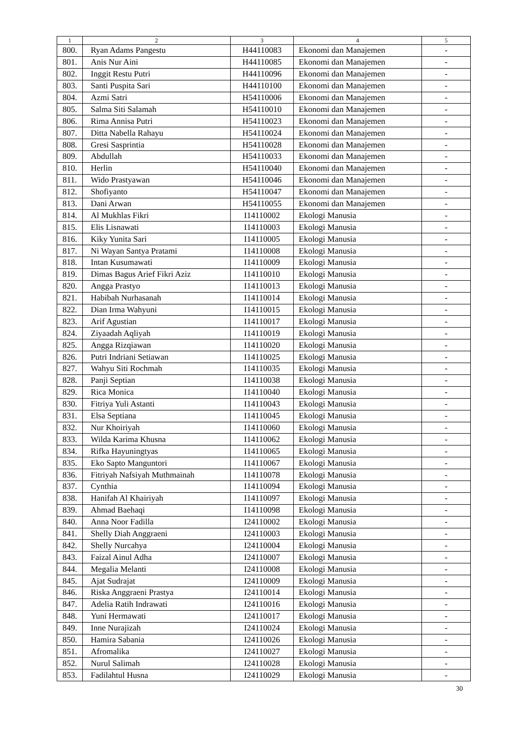| 1 | 2 | 3 | 4 | 5 |
| --- | --- | --- | --- | --- |
| 800. | Ryan Adams Pangestu | H44110083 | Ekonomi dan Manajemen | - |
| 801. | Anis Nur Aini | H44110085 | Ekonomi dan Manajemen | - |
| 802. | Inggit Restu Putri | H44110096 | Ekonomi dan Manajemen | - |
| 803. | Santi Puspita Sari | H44110100 | Ekonomi dan Manajemen | - |
| 804. | Azmi Satri | H54110006 | Ekonomi dan Manajemen | - |
| 805. | Salma Siti Salamah | H54110010 | Ekonomi dan Manajemen | - |
| 806. | Rima Annisa Putri | H54110023 | Ekonomi dan Manajemen | - |
| 807. | Ditta Nabella Rahayu | H54110024 | Ekonomi dan Manajemen | - |
| 808. | Gresi Sasprintia | H54110028 | Ekonomi dan Manajemen | - |
| 809. | Abdullah | H54110033 | Ekonomi dan Manajemen | - |
| 810. | Herlin | H54110040 | Ekonomi dan Manajemen | - |
| 811. | Wido Prastyawan | H54110046 | Ekonomi dan Manajemen | - |
| 812. | Shofiyanto | H54110047 | Ekonomi dan Manajemen | - |
| 813. | Dani Arwan | H54110055 | Ekonomi dan Manajemen | - |
| 814. | Al Mukhlas Fikri | I14110002 | Ekologi Manusia | - |
| 815. | Elis Lisnawati | I14110003 | Ekologi Manusia | - |
| 816. | Kiky Yunita Sari | I14110005 | Ekologi Manusia | - |
| 817. | Ni Wayan Santya Pratami | I14110008 | Ekologi Manusia | - |
| 818. | Intan Kusumawati | I14110009 | Ekologi Manusia | - |
| 819. | Dimas Bagus Arief Fikri Aziz | I14110010 | Ekologi Manusia | - |
| 820. | Angga Prastyo | I14110013 | Ekologi Manusia | - |
| 821. | Habibah Nurhasanah | I14110014 | Ekologi Manusia | - |
| 822. | Dian Irma Wahyuni | I14110015 | Ekologi Manusia | - |
| 823. | Arif Agustian | I14110017 | Ekologi Manusia | - |
| 824. | Ziyaadah Aqliyah | I14110019 | Ekologi Manusia | - |
| 825. | Angga Rizqiawan | I14110020 | Ekologi Manusia | - |
| 826. | Putri Indriani Setiawan | I14110025 | Ekologi Manusia | - |
| 827. | Wahyu Siti Rochmah | I14110035 | Ekologi Manusia | - |
| 828. | Panji Septian | I14110038 | Ekologi Manusia | - |
| 829. | Rica Monica | I14110040 | Ekologi Manusia | - |
| 830. | Fitriya Yuli Astanti | I14110043 | Ekologi Manusia | - |
| 831. | Elsa Septiana | I14110045 | Ekologi Manusia | - |
| 832. | Nur Khoiriyah | I14110060 | Ekologi Manusia | - |
| 833. | Wilda Karima Khusna | I14110062 | Ekologi Manusia | - |
| 834. | Rifka Hayuningtyas | I14110065 | Ekologi Manusia | - |
| 835. | Eko Sapto Manguntori | I14110067 | Ekologi Manusia | - |
| 836. | Fitriyah Nafsiyah Muthmainah | I14110078 | Ekologi Manusia | - |
| 837. | Cynthia | I14110094 | Ekologi Manusia | - |
| 838. | Hanifah Al Khairiyah | I14110097 | Ekologi Manusia | - |
| 839. | Ahmad Baehaqi | I14110098 | Ekologi Manusia | - |
| 840. | Anna Noor Fadilla | I24110002 | Ekologi Manusia | - |
| 841. | Shelly Diah Anggraeni | I24110003 | Ekologi Manusia | - |
| 842. | Shelly Nurcahya | I24110004 | Ekologi Manusia | - |
| 843. | Faizal Ainul Adha | I24110007 | Ekologi Manusia | - |
| 844. | Megalia Melanti | I24110008 | Ekologi Manusia | - |
| 845. | Ajat Sudrajat | I24110009 | Ekologi Manusia | - |
| 846. | Riska Anggraeni Prastya | I24110014 | Ekologi Manusia | - |
| 847. | Adelia Ratih Indrawati | I24110016 | Ekologi Manusia | - |
| 848. | Yuni Hermawati | I24110017 | Ekologi Manusia | - |
| 849. | Inne Nurajizah | I24110024 | Ekologi Manusia | - |
| 850. | Hamira Sabania | I24110026 | Ekologi Manusia | - |
| 851. | Afromalika | I24110027 | Ekologi Manusia | - |
| 852. | Nurul Salimah | I24110028 | Ekologi Manusia | - |
| 853. | Fadilahtul Husna | I24110029 | Ekologi Manusia | - |
30